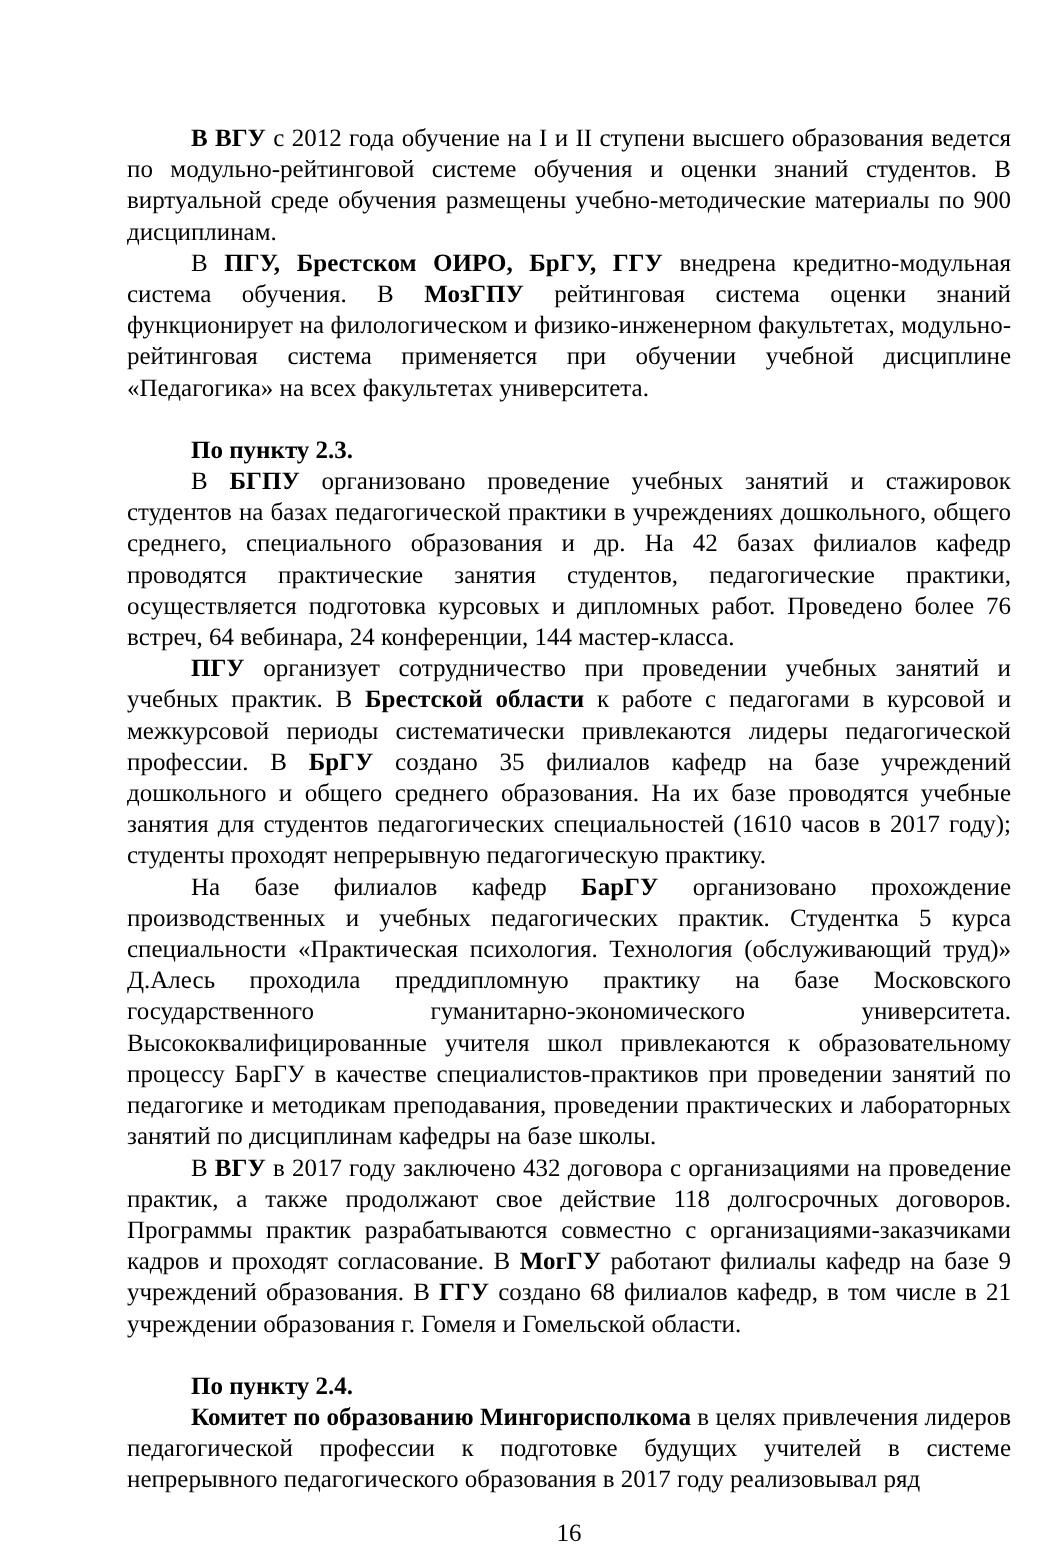В ВГУ с 2012 года обучение на I и II ступени высшего образования ведется по модульно-рейтинговой системе обучения и оценки знаний студентов. В виртуальной среде обучения размещены учебно-методические материалы по 900 дисциплинам.
В ПГУ, Брестском ОИРО, БрГУ, ГГУ внедрена кредитно-модульная система обучения. В МозГПУ рейтинговая система оценки знаний функционирует на филологическом и физико-инженерном факультетах, модульно-рейтинговая система применяется при обучении учебной дисциплине «Педагогика» на всех факультетах университета.
По пункту 2.3.
В БГПУ организовано проведение учебных занятий и стажировок студентов на базах педагогической практики в учреждениях дошкольного, общего среднего, специального образования и др. На 42 базах филиалов кафедр проводятся практические занятия студентов, педагогические практики, осуществляется подготовка курсовых и дипломных работ. Проведено более 76 встреч, 64 вебинара, 24 конференции, 144 мастер-класса.
ПГУ организует сотрудничество при проведении учебных занятий и учебных практик. В Брестской области к работе с педагогами в курсовой и межкурсовой периоды систематически привлекаются лидеры педагогической профессии. В БрГУ создано 35 филиалов кафедр на базе учреждений дошкольного и общего среднего образования. На их базе проводятся учебные занятия для студентов педагогических специальностей (1610 часов в 2017 году); студенты проходят непрерывную педагогическую практику.
На базе филиалов кафедр БарГУ организовано прохождение производственных и учебных педагогических практик. Студентка 5 курса специальности «Практическая психология. Технология (обслуживающий труд)» Д.Алесь проходила преддипломную практику на базе Московского государственного гуманитарно-экономического университета. Высококвалифицированные учителя школ привлекаются к образовательному процессу БарГУ в качестве специалистов-практиков при проведении занятий по педагогике и методикам преподавания, проведении практических и лабораторных занятий по дисциплинам кафедры на базе школы.
В ВГУ в 2017 году заключено 432 договора с организациями на проведение практик, а также продолжают свое действие 118 долгосрочных договоров. Программы практик разрабатываются совместно с организациями-заказчиками кадров и проходят согласование. В МогГУ работают филиалы кафедр на базе 9 учреждений образования. В ГГУ создано 68 филиалов кафедр, в том числе в 21 учреждении образования г. Гомеля и Гомельской области.
По пункту 2.4.
Комитет по образованию Мингорисполкома в целях привлечения лидеров педагогической профессии к подготовке будущих учителей в системе непрерывного педагогического образования в 2017 году реализовывал ряд
16